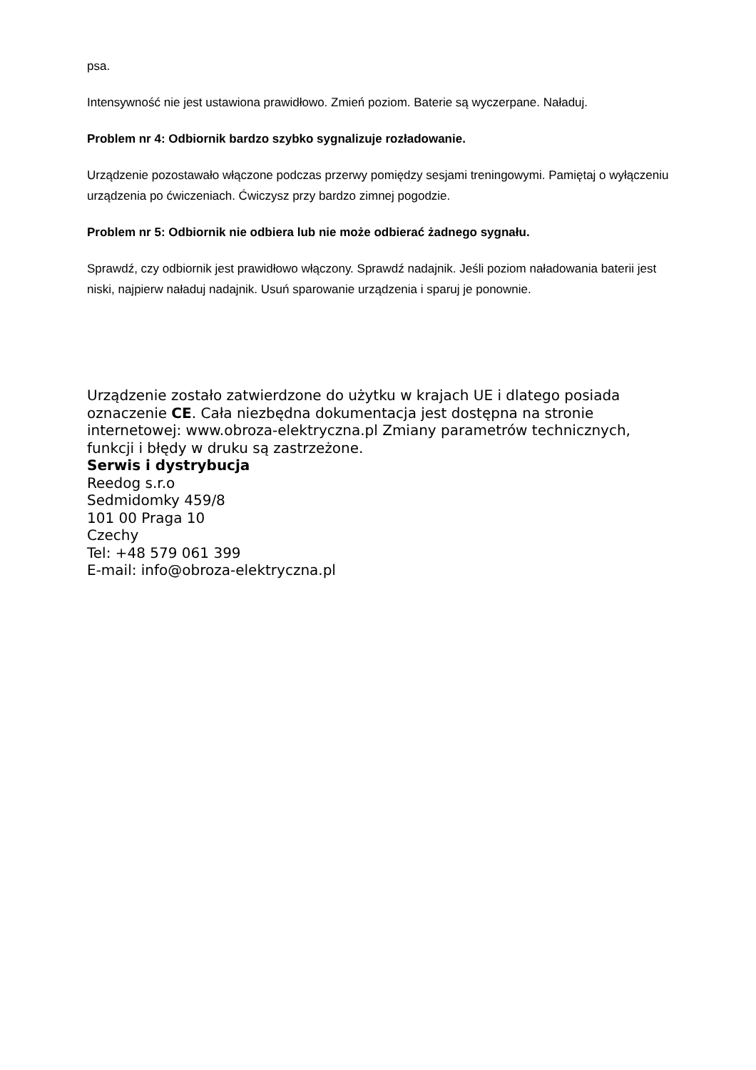psa.
Intensywność nie jest ustawiona prawidłowo. Zmień poziom. Baterie są wyczerpane. Naładuj.
Problem nr 4: Odbiornik bardzo szybko sygnalizuje rozładowanie.
Urządzenie pozostawało włączone podczas przerwy pomiędzy sesjami treningowymi. Pamiętaj o wyłączeniu urządzenia po ćwiczeniach. Ćwiczysz przy bardzo zimnej pogodzie.
Problem nr 5: Odbiornik nie odbiera lub nie może odbierać żadnego sygnału.
Sprawdź, czy odbiornik jest prawidłowo włączony. Sprawdź nadajnik. Jeśli poziom naładowania baterii jest niski, najpierw naładuj nadajnik. Usuń sparowanie urządzenia i sparuj je ponownie.
Urządzenie zostało zatwierdzone do użytku w krajach UE i dlatego posiada oznaczenie CE. Cała niezbędna dokumentacja jest dostępna na stronie internetowej: www.obroza-elektryczna.pl Zmiany parametrów technicznych, funkcji i błędy w druku są zastrzeżone.
Serwis i dystrybucja
Reedog s.r.o
Sedmidomky 459/8
101 00 Praga 10
Czechy
Tel: +48 579 061 399
E-mail: info@obroza-elektryczna.pl